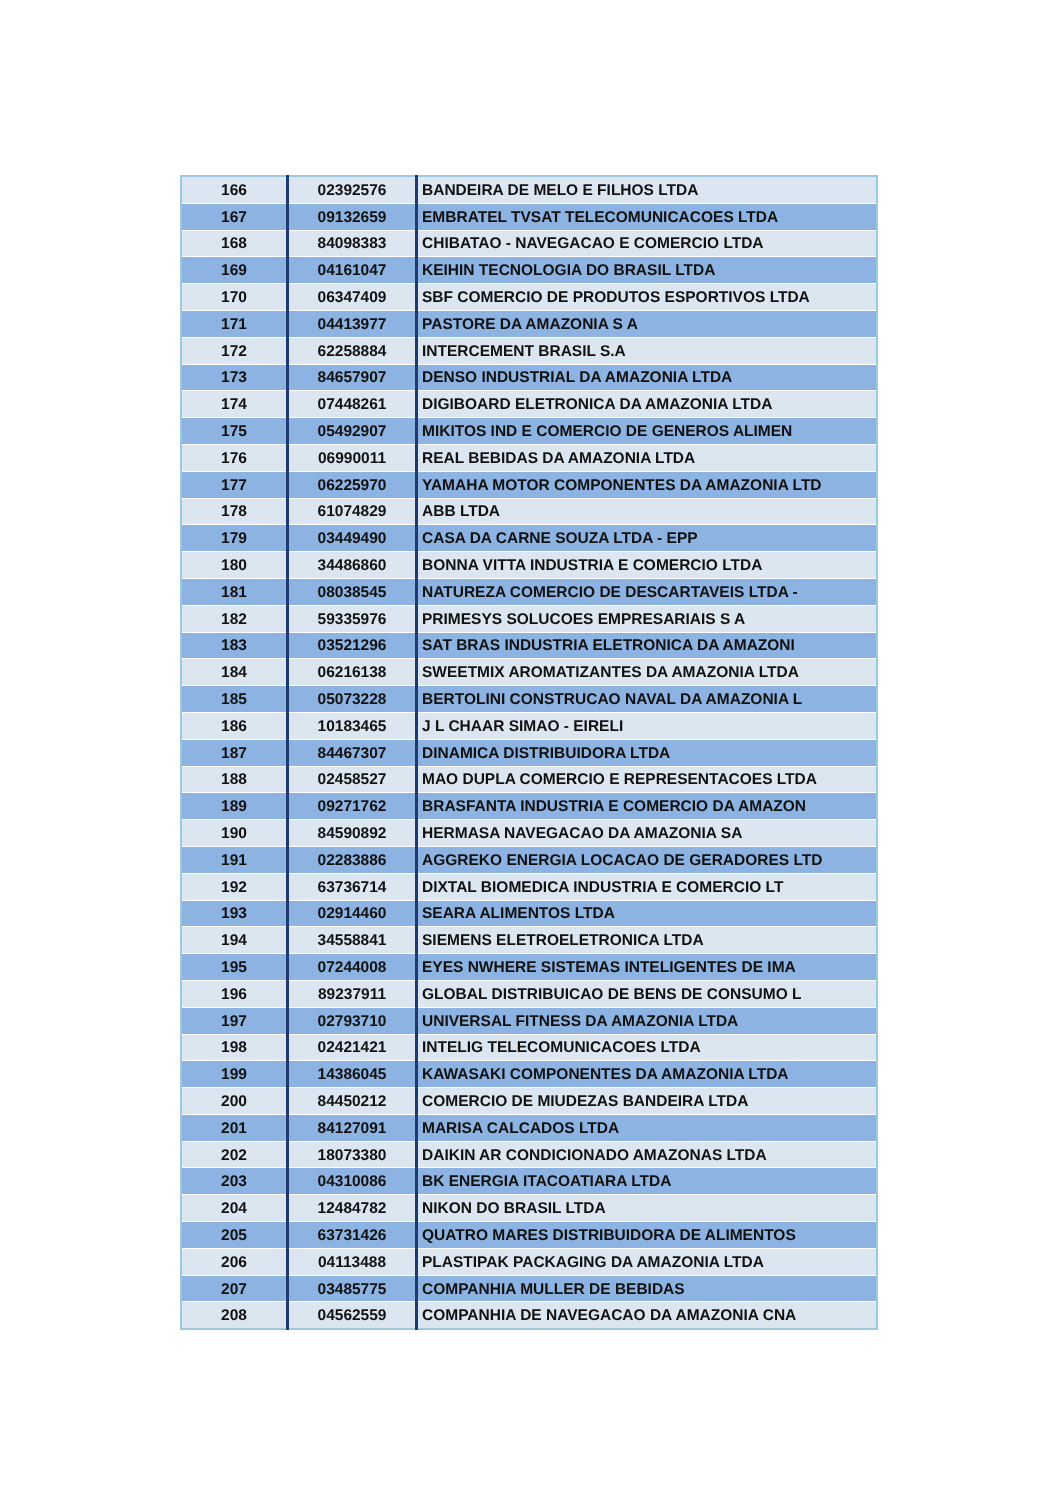| 166 | 02392576 | BANDEIRA DE MELO E FILHOS LTDA |
| 167 | 09132659 | EMBRATEL TVSAT TELECOMUNICACOES LTDA |
| 168 | 84098383 | CHIBATAO - NAVEGACAO E COMERCIO LTDA |
| 169 | 04161047 | KEIHIN TECNOLOGIA DO BRASIL LTDA |
| 170 | 06347409 | SBF COMERCIO DE PRODUTOS ESPORTIVOS LTDA |
| 171 | 04413977 | PASTORE DA AMAZONIA S A |
| 172 | 62258884 | INTERCEMENT BRASIL S.A |
| 173 | 84657907 | DENSO INDUSTRIAL DA AMAZONIA LTDA |
| 174 | 07448261 | DIGIBOARD ELETRONICA DA AMAZONIA LTDA |
| 175 | 05492907 | MIKITOS IND E COMERCIO DE GENEROS ALIMEN |
| 176 | 06990011 | REAL BEBIDAS DA AMAZONIA LTDA |
| 177 | 06225970 | YAMAHA MOTOR COMPONENTES DA AMAZONIA LTD |
| 178 | 61074829 | ABB LTDA |
| 179 | 03449490 | CASA DA CARNE SOUZA LTDA - EPP |
| 180 | 34486860 | BONNA VITTA INDUSTRIA E COMERCIO LTDA |
| 181 | 08038545 | NATUREZA COMERCIO DE DESCARTAVEIS LTDA - |
| 182 | 59335976 | PRIMESYS SOLUCOES EMPRESARIAIS S A |
| 183 | 03521296 | SAT BRAS INDUSTRIA ELETRONICA DA AMAZONI |
| 184 | 06216138 | SWEETMIX AROMATIZANTES DA AMAZONIA LTDA |
| 185 | 05073228 | BERTOLINI CONSTRUCAO NAVAL DA AMAZONIA L |
| 186 | 10183465 | J L CHAAR SIMAO - EIRELI |
| 187 | 84467307 | DINAMICA DISTRIBUIDORA LTDA |
| 188 | 02458527 | MAO DUPLA COMERCIO E REPRESENTACOES LTDA |
| 189 | 09271762 | BRASFANTA INDUSTRIA E COMERCIO DA AMAZON |
| 190 | 84590892 | HERMASA NAVEGACAO DA AMAZONIA SA |
| 191 | 02283886 | AGGREKO ENERGIA LOCACAO DE GERADORES LTD |
| 192 | 63736714 | DIXTAL BIOMEDICA INDUSTRIA E COMERCIO LT |
| 193 | 02914460 | SEARA ALIMENTOS LTDA |
| 194 | 34558841 | SIEMENS ELETROELETRONICA LTDA |
| 195 | 07244008 | EYES NWHERE SISTEMAS INTELIGENTES DE IMA |
| 196 | 89237911 | GLOBAL DISTRIBUICAO DE BENS DE CONSUMO L |
| 197 | 02793710 | UNIVERSAL FITNESS DA AMAZONIA LTDA |
| 198 | 02421421 | INTELIG TELECOMUNICACOES LTDA |
| 199 | 14386045 | KAWASAKI COMPONENTES DA AMAZONIA LTDA |
| 200 | 84450212 | COMERCIO DE MIUDEZAS BANDEIRA LTDA |
| 201 | 84127091 | MARISA CALCADOS LTDA |
| 202 | 18073380 | DAIKIN AR CONDICIONADO AMAZONAS LTDA |
| 203 | 04310086 | BK ENERGIA ITACOATIARA LTDA |
| 204 | 12484782 | NIKON DO BRASIL LTDA |
| 205 | 63731426 | QUATRO MARES DISTRIBUIDORA DE ALIMENTOS |
| 206 | 04113488 | PLASTIPAK PACKAGING DA AMAZONIA LTDA |
| 207 | 03485775 | COMPANHIA MULLER DE BEBIDAS |
| 208 | 04562559 | COMPANHIA DE NAVEGACAO DA AMAZONIA CNA |